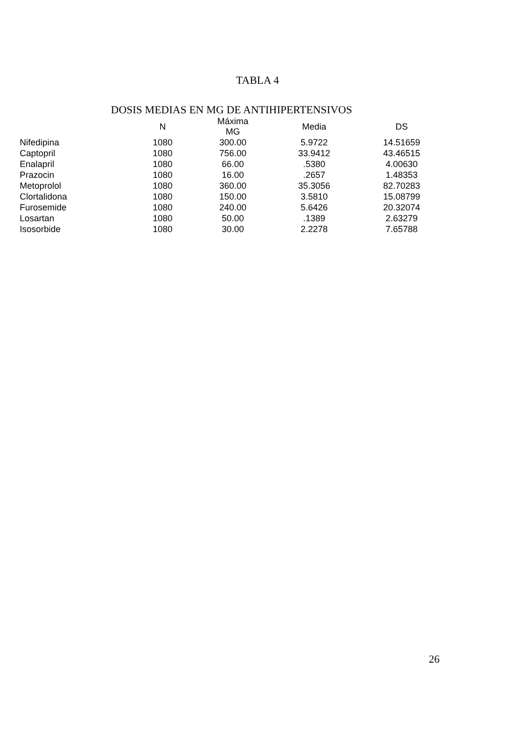TABLA 4
DOSIS MEDIAS EN MG DE ANTIHIPERTENSIVOS
| | N | Máxima MG | Media | DS |
| --- | --- | --- | --- | --- |
| Nifedipina | 1080 | 300.00 | 5.9722 | 14.51659 |
| Captopril | 1080 | 756.00 | 33.9412 | 43.46515 |
| Enalapril | 1080 | 66.00 | .5380 | 4.00630 |
| Prazocin | 1080 | 16.00 | .2657 | 1.48353 |
| Metoprolol | 1080 | 360.00 | 35.3056 | 82.70283 |
| Clortalidona | 1080 | 150.00 | 3.5810 | 15.08799 |
| Furosemide | 1080 | 240.00 | 5.6426 | 20.32074 |
| Losartan | 1080 | 50.00 | .1389 | 2.63279 |
| Isosorbide | 1080 | 30.00 | 2.2278 | 7.65788 |
26